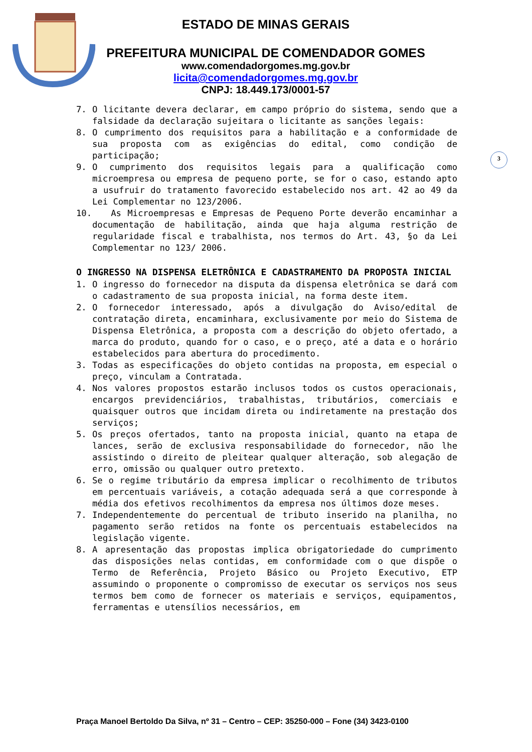ESTADO DE MINAS GERAIS
PREFEITURA MUNICIPAL DE COMENDADOR GOMES
www.comendadorgomes.mg.gov.br
licita@comendadorgomes.mg.gov.br
CNPJ: 18.449.173/0001-57
3
7. O licitante devera declarar, em campo próprio do sistema, sendo que a falsidade da declaração sujeitara o licitante as sanções legais:
8. O cumprimento dos requisitos para a habilitação e a conformidade de sua proposta com as exigências do edital, como condição de participação;
9. O cumprimento dos requisitos legais para a qualificação como microempresa ou empresa de pequeno porte, se for o caso, estando apto a usufruir do tratamento favorecido estabelecido nos art. 42 ao 49 da Lei Complementar no 123/2006.
10. As Microempresas e Empresas de Pequeno Porte deverão encaminhar a documentação de habilitação, ainda que haja alguma restrição de regularidade fiscal e trabalhista, nos termos do Art. 43, §o da Lei Complementar no 123/ 2006.
O INGRESSO NA DISPENSA ELETRÔNICA E CADASTRAMENTO DA PROPOSTA INICIAL
1. O ingresso do fornecedor na disputa da dispensa eletrônica se dará com o cadastramento de sua proposta inicial, na forma deste item.
2. O fornecedor interessado, após a divulgação do Aviso/edital de contratação direta, encaminhara, exclusivamente por meio do Sistema de Dispensa Eletrônica, a proposta com a descrição do objeto ofertado, a marca do produto, quando for o caso, e o preço, até a data e o horário estabelecidos para abertura do procedimento.
3. Todas as especificações do objeto contidas na proposta, em especial o preço, vinculam a Contratada.
4. Nos valores propostos estarão inclusos todos os custos operacionais, encargos previdenciários, trabalhistas, tributários, comerciais e quaisquer outros que incidam direta ou indiretamente na prestação dos serviços;
5. Os preços ofertados, tanto na proposta inicial, quanto na etapa de lances, serão de exclusiva responsabilidade do fornecedor, não lhe assistindo o direito de pleitear qualquer alteração, sob alegação de erro, omissão ou qualquer outro pretexto.
6. Se o regime tributário da empresa implicar o recolhimento de tributos em percentuais variáveis, a cotação adequada será a que corresponde à média dos efetivos recolhimentos da empresa nos últimos doze meses.
7. Independentemente do percentual de tributo inserido na planilha, no pagamento serão retidos na fonte os percentuais estabelecidos na legislação vigente.
8. A apresentação das propostas implica obrigatoriedade do cumprimento das disposições nelas contidas, em conformidade com o que dispõe o Termo de Referência, Projeto Básico ou Projeto Executivo, ETP assumindo o proponente o compromisso de executar os serviços nos seus termos bem como de fornecer os materiais e serviços, equipamentos, ferramentas e utensílios necessários, em
Praça Manoel Bertoldo Da Silva, nº 31 – Centro – CEP: 35250-000 – Fone (34) 3423-0100